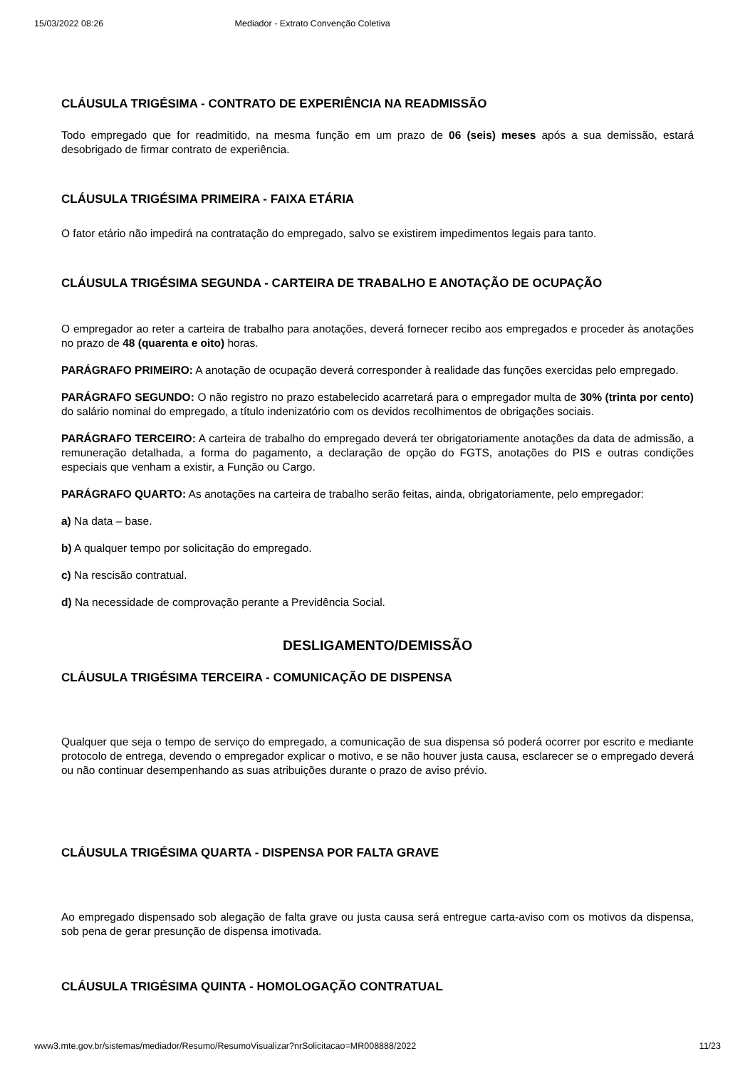15/03/2022 08:26 Mediador - Extrato Convenção Coletiva
CLÁUSULA TRIGÉSIMA - CONTRATO DE EXPERIÊNCIA NA READMISSÃO
Todo empregado que for readmitido, na mesma função em um prazo de 06 (seis) meses após a sua demissão, estará desobrigado de firmar contrato de experiência.
CLÁUSULA TRIGÉSIMA PRIMEIRA - FAIXA ETÁRIA
O fator etário não impedirá na contratação do empregado, salvo se existirem impedimentos legais para tanto.
CLÁUSULA TRIGÉSIMA SEGUNDA - CARTEIRA DE TRABALHO E ANOTAÇÃO DE OCUPAÇÃO
O empregador ao reter a carteira de trabalho para anotações, deverá fornecer recibo aos empregados e proceder às anotações no prazo de 48 (quarenta e oito) horas.
PARÁGRAFO PRIMEIRO: A anotação de ocupação deverá corresponder à realidade das funções exercidas pelo empregado.
PARÁGRAFO SEGUNDO: O não registro no prazo estabelecido acarretará para o empregador multa de 30% (trinta por cento) do salário nominal do empregado, a título indenizatório com os devidos recolhimentos de obrigações sociais.
PARÁGRAFO TERCEIRO: A carteira de trabalho do empregado deverá ter obrigatoriamente anotações da data de admissão, a remuneração detalhada, a forma do pagamento, a declaração de opção do FGTS, anotações do PIS e outras condições especiais que venham a existir, a Função ou Cargo.
PARÁGRAFO QUARTO: As anotações na carteira de trabalho serão feitas, ainda, obrigatoriamente, pelo empregador:
a) Na data – base.
b) A qualquer tempo por solicitação do empregado.
c) Na rescisão contratual.
d) Na necessidade de comprovação perante a Previdência Social.
DESLIGAMENTO/DEMISSÃO
CLÁUSULA TRIGÉSIMA TERCEIRA - COMUNICAÇÃO DE DISPENSA
Qualquer que seja o tempo de serviço do empregado, a comunicação de sua dispensa só poderá ocorrer por escrito e mediante protocolo de entrega, devendo o empregador explicar o motivo, e se não houver justa causa, esclarecer se o empregado deverá ou não continuar desempenhando as suas atribuições durante o prazo de aviso prévio.
CLÁUSULA TRIGÉSIMA QUARTA - DISPENSA POR FALTA GRAVE
Ao empregado dispensado sob alegação de falta grave ou justa causa será entregue carta-aviso com os motivos da dispensa, sob pena de gerar presunção de dispensa imotivada.
CLÁUSULA TRIGÉSIMA QUINTA - HOMOLOGAÇÃO CONTRATUAL
www3.mte.gov.br/sistemas/mediador/Resumo/ResumoVisualizar?nrSolicitacao=MR008888/2022 11/23